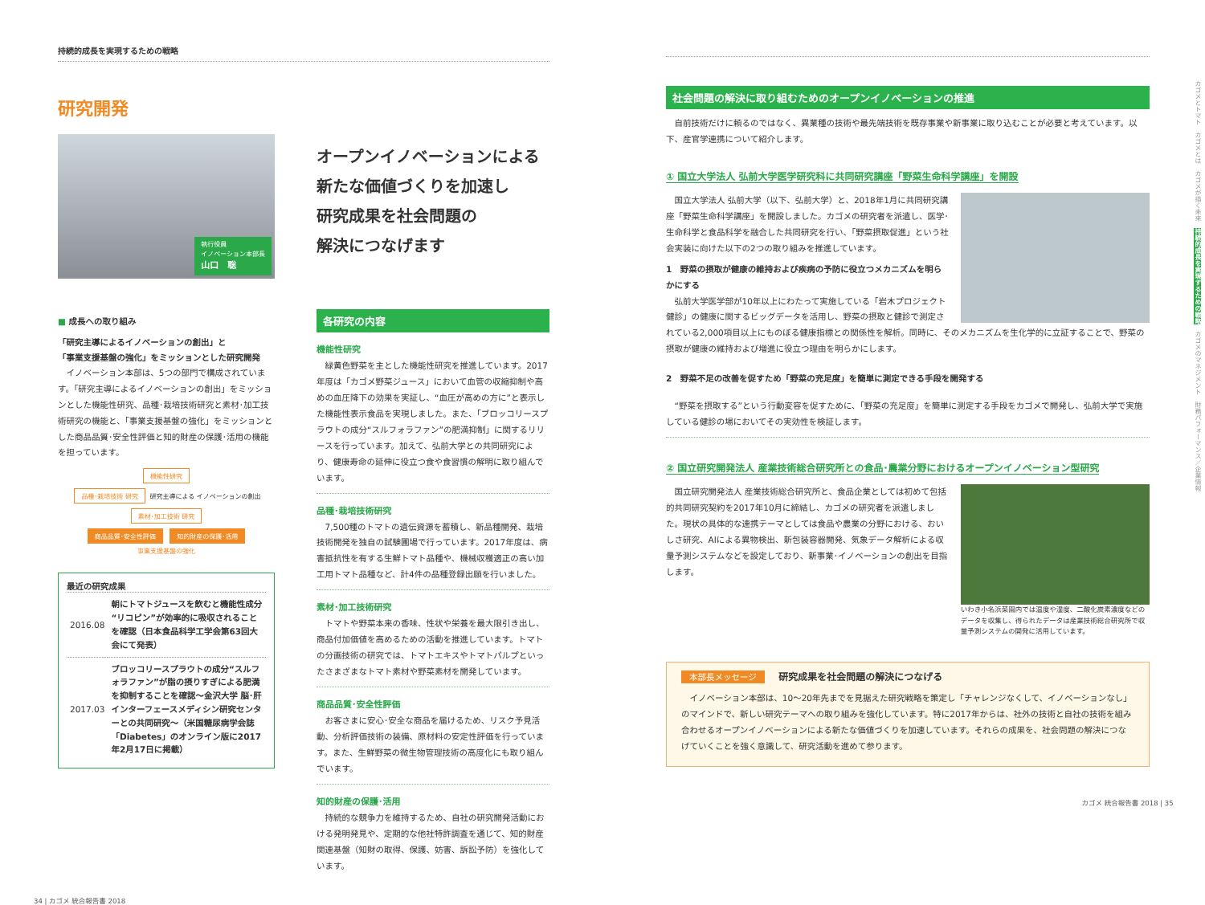持続的成長を実現するための戦略
研究開発
執行役員
イノベーション本部長
山口　聡
■ 成長への取り組み
「研究主導によるイノベーションの創出」と
「事業支援基盤の強化」をミッションとした研究開発
イノベーション本部は、5つの部門で構成されています。「研究主導によるイノベーションの創出」をミッションとした機能性研究、品種･栽培技術研究と素材･加工技術研究の機能と、「事業支援基盤の強化」をミッションとした商品品質･安全性評価と知的財産の保護･活用の機能を担っています。
機能性研究
品種･栽培技術 研究 研究主導による イノベーションの創出 素材･加工技術 研究
商品品質･安全性評価 知的財産の保護･活用
事業支援基盤の強化
最近の研究成果
| 2016.08 | 朝にトマトジュースを飲むと機能性成分“リコピン”が効率的に吸収されることを確認（日本食品科学工学会第63回大会にて発表） |
| 2017.03 | ブロッコリースプラウトの成分“スルフォラファン”が脂の摂りすぎによる肥満を抑制することを確認～金沢大学 脳･肝インターフェースメディシン研究センターとの共同研究～（米国糖尿病学会誌「Diabetes」のオンライン版に2017年2月17日に掲載） |
オープンイノベーションによる
新たな価値づくりを加速し
研究成果を社会問題の
解決につなげます
各研究の内容
機能性研究
緑黄色野菜を主とした機能性研究を推進しています。2017年度は「カゴメ野菜ジュース」において血管の収縮抑制や高めの血圧降下の効果を実証し、“血圧が高めの方に”と表示した機能性表示食品を実現しました。また、「ブロッコリースプラウトの成分“スルフォラファン”の肥満抑制」に関するリリースを行っています。加えて、弘前大学との共同研究により、健康寿命の延伸に役立つ食や食習慣の解明に取り組んでいます。
品種･栽培技術研究
7,500種のトマトの遺伝資源を蓄積し、新品種開発、栽培技術開発を独自の試験圃場で行っています。2017年度は、病害抵抗性を有する生鮮トマト品種や、機械収穫適正の高い加工用トマト品種など、計4件の品種登録出願を行いました。
素材･加工技術研究
トマトや野菜本来の香味、性状や栄養を最大限引き出し、商品付加価値を高めるための活動を推進しています。トマトの分画技術の研究では、トマトエキスやトマトパルプといったさまざまなトマト素材や野菜素材を開発しています。
商品品質･安全性評価
お客さまに安心･安全な商品を届けるため、リスク予見活動、分析評価技術の装備、原材料の安定性評価を行っています。また、生鮮野菜の微生物管理技術の高度化にも取り組んでいます。
知的財産の保護･活用
持続的な競争力を維持するため、自社の研究開発活動における発明発見や、定期的な他社特許調査を通じて、知的財産関連基盤（知財の取得、保護、妨害、訴訟予防）を強化しています。
34 | カゴメ 統合報告書 2018
社会問題の解決に取り組むためのオープンイノベーションの推進
自前技術だけに頼るのではなく、異業種の技術や最先端技術を既存事業や新事業に取り込むことが必要と考えています。以下、産官学連携について紹介します。
① 国立大学法人 弘前大学医学研究科に共同研究講座「野菜生命科学講座」を開設
国立大学法人 弘前大学（以下、弘前大学）と、2018年1月に共同研究講座「野菜生命科学講座」を開設しました。カゴメの研究者を派遣し、医学･生命科学と食品科学を融合した共同研究を行い、「野菜摂取促進」という社会実装に向けた以下の2つの取り組みを推進しています。
1　野菜の摂取が健康の維持および疾病の予防に役立つメカニズムを明らかにする
弘前大学医学部が10年以上にわたって実施している「岩木プロジェクト健診」の健康に関するビッグデータを活用し、野菜の摂取と健診で測定されている2,000項目以上にものぼる健康指標との関係性を解析。同時に、そのメカニズムを生化学的に立証することで、野菜の摂取が健康の維持および増進に役立つ理由を明らかにします。
2　野菜不足の改善を促すため「野菜の充足度」を簡単に測定できる手段を開発する
“野菜を摂取する”という行動変容を促すために、「野菜の充足度」を簡単に測定する手段をカゴメで開発し、弘前大学で実施している健診の場においてその実効性を検証します。
② 国立研究開発法人 産業技術総合研究所との食品･農業分野におけるオープンイノベーション型研究
いわき小名浜菜園内では温度や湿度、二酸化炭素濃度などのデータを収集し、得られたデータは産業技術総合研究所で収量予測システムの開発に活用しています。
国立研究開発法人 産業技術総合研究所と、食品企業としては初めて包括的共同研究契約を2017年10月に締結し、カゴメの研究者を派遣しました。現状の具体的な連携テーマとしては食品や農業の分野における、おいしさ研究、AIによる異物検出、新包装容器開発、気象データ解析による収量予測システムなどを設定しており、新事業･イノベーションの創出を目指します。
本部長メッセージ 研究成果を社会問題の解決につなげる
イノベーション本部は、10～20年先までを見据えた研究戦略を策定し「チャレンジなくして、イノベーションなし」のマインドで、新しい研究テーマへの取り組みを強化しています。特に2017年からは、社外の技術と自社の技術を組み合わせるオープンイノベーションによる新たな価値づくりを加速しています。それらの成果を、社会問題の解決につなげていくことを強く意識して、研究活動を進めて参ります。
カゴメ 統合報告書 2018 | 35
カゴメとトマト　カゴメとは　カゴメが描く未来　持続的成長を実現するための戦略　カゴメのマネジメント　財務パフォーマンス／企業情報